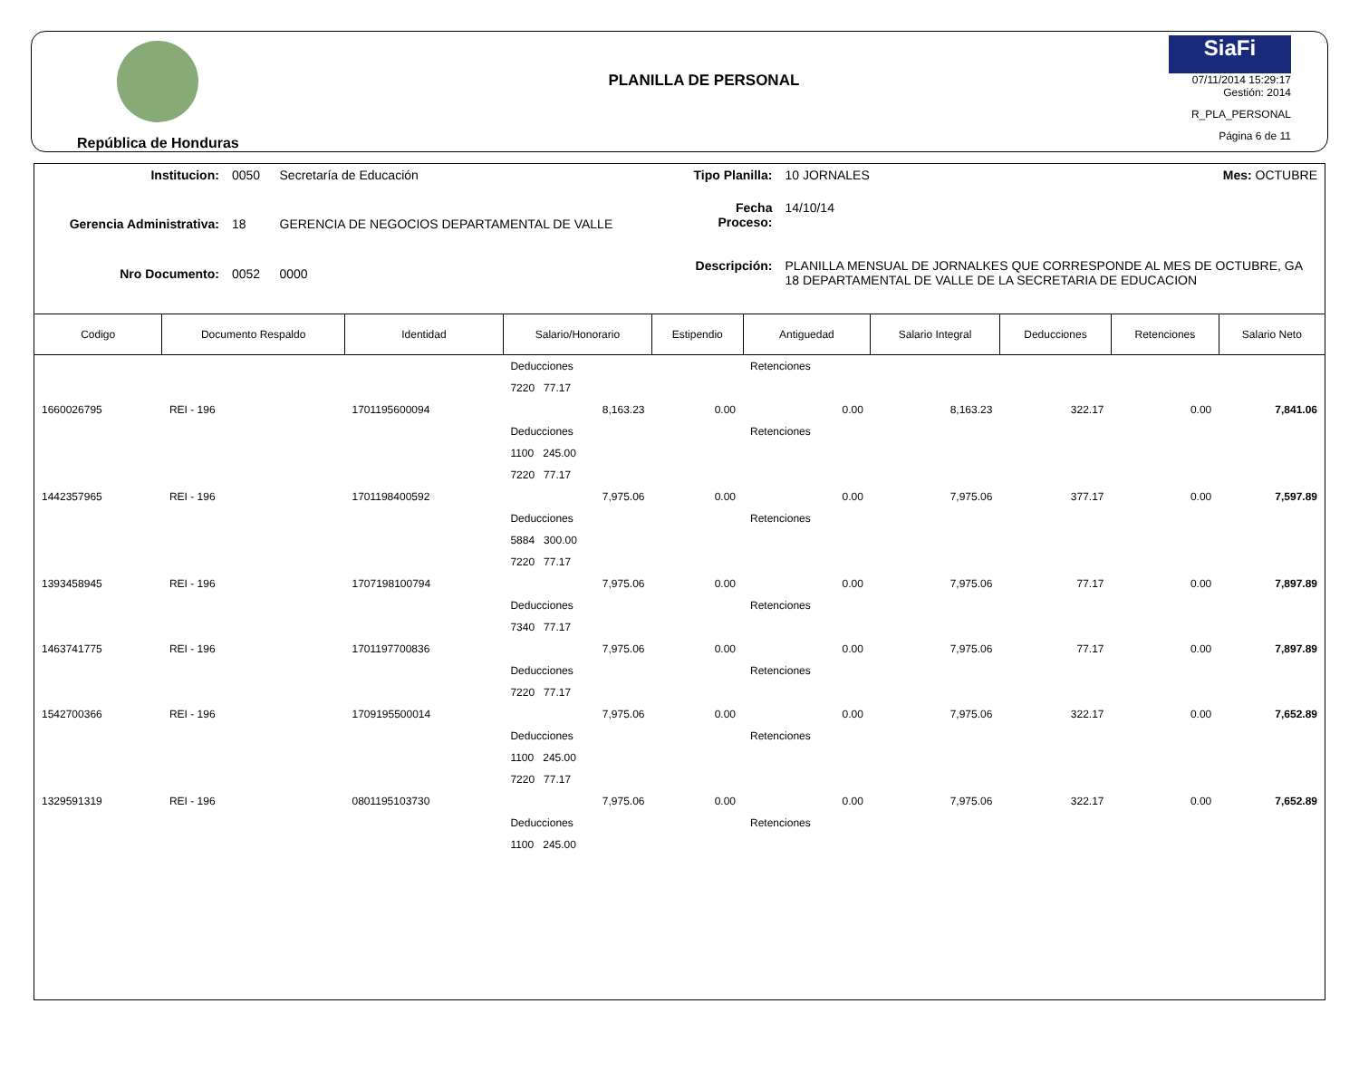República de Honduras
PLANILLA DE PERSONAL
SiaFi
07/11/2014 15:29:17
Gestión: 2014
R_PLA_PERSONAL
Página 6 de 11
| Institucion: | 0050 | Secretaría de Educación |
| Gerencia Administrativa: | 18 | GERENCIA DE NEGOCIOS DEPARTAMENTAL DE VALLE |
| Nro Documento: | 0052 | 0000 |
| Tipo Planilla: | 10 JORNALES | Mes: OCTUBRE |
| Fecha Proceso: | 14/10/14 | |
| Descripción: | PLANILLA MENSUAL DE JORNALKES QUE CORRESPONDE AL MES DE OCTUBRE, GA 18 DEPARTAMENTAL DE VALLE DE LA SECRETARIA DE EDUCACION | |
| Codigo | Documento Respaldo | Identidad | Salario/Honorario | Estipendio | Antiguedad | Salario Integral | Deducciones | Retenciones | Salario Neto |
| --- | --- | --- | --- | --- | --- | --- | --- | --- | --- |
| | | | Deducciones | | Retenciones | | | | |
| | | | 7220 77.17 | | | | | | |
| 1660026795 | REI - 196 | 1701195600094 | 8,163.23 | 0.00 | 0.00 | 8,163.23 | 322.17 | 0.00 | 7,841.06 |
| | | | Deducciones | | Retenciones | | | | |
| | | | 1100 245.00 | | | | | | |
| | | | 7220 77.17 | | | | | | |
| 1442357965 | REI - 196 | 1701198400592 | 7,975.06 | 0.00 | 0.00 | 7,975.06 | 377.17 | 0.00 | 7,597.89 |
| | | | Deducciones | | Retenciones | | | | |
| | | | 5884 300.00 | | | | | | |
| | | | 7220 77.17 | | | | | | |
| 1393458945 | REI - 196 | 1707198100794 | 7,975.06 | 0.00 | 0.00 | 7,975.06 | 77.17 | 0.00 | 7,897.89 |
| | | | Deducciones | | Retenciones | | | | |
| | | | 7340 77.17 | | | | | | |
| 1463741775 | REI - 196 | 1701197700836 | 7,975.06 | 0.00 | 0.00 | 7,975.06 | 77.17 | 0.00 | 7,897.89 |
| | | | Deducciones | | Retenciones | | | | |
| | | | 7220 77.17 | | | | | | |
| 1542700366 | REI - 196 | 1709195500014 | 7,975.06 | 0.00 | 0.00 | 7,975.06 | 322.17 | 0.00 | 7,652.89 |
| | | | Deducciones | | Retenciones | | | | |
| | | | 1100 245.00 | | | | | | |
| | | | 7220 77.17 | | | | | | |
| 1329591319 | REI - 196 | 0801195103730 | 7,975.06 | 0.00 | 0.00 | 7,975.06 | 322.17 | 0.00 | 7,652.89 |
| | | | Deducciones | | Retenciones | | | | |
| | | | 1100 245.00 | | | | | | |